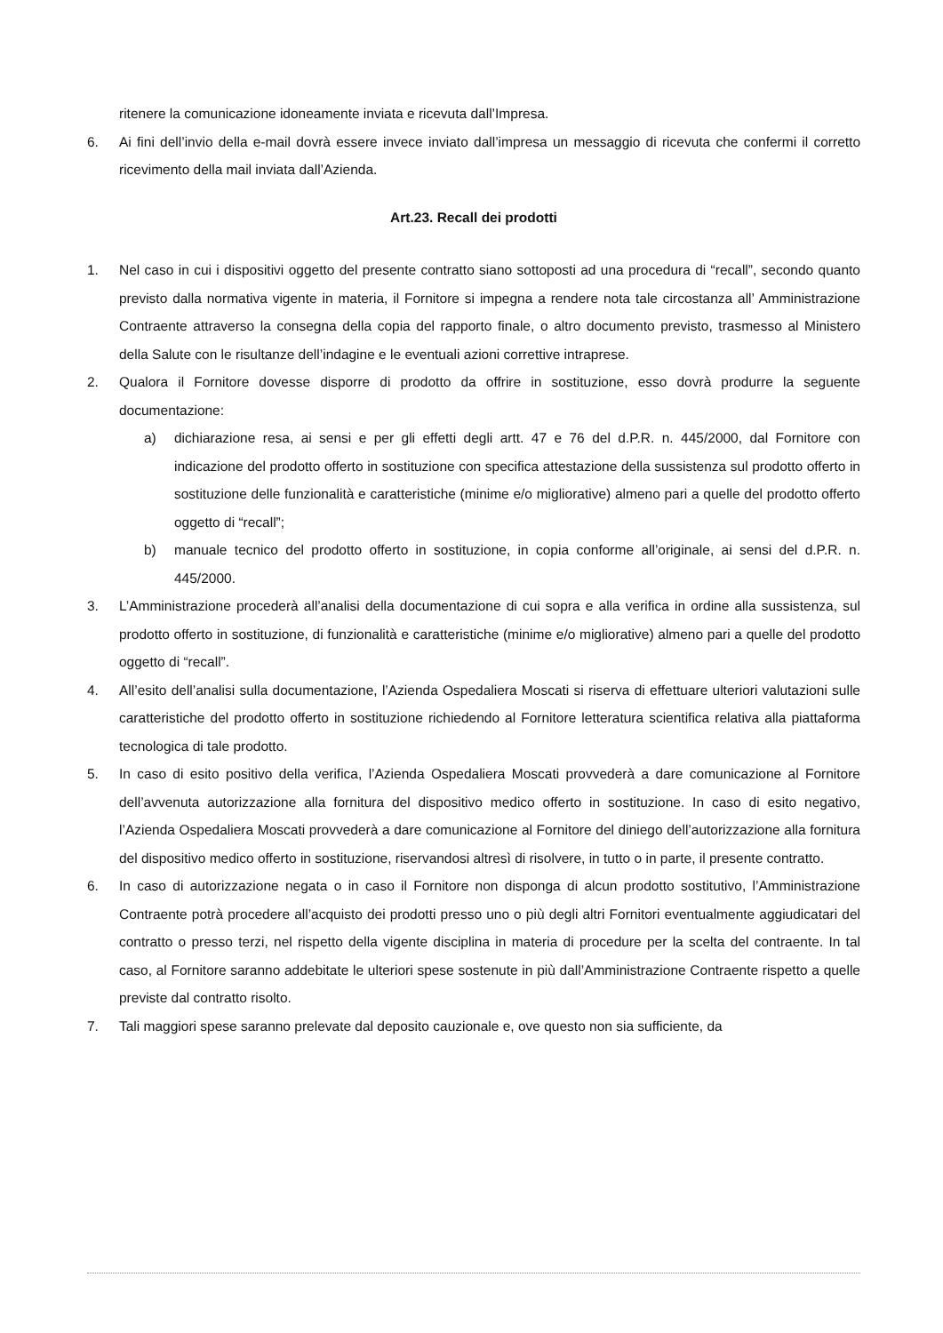ritenere la comunicazione idoneamente inviata e ricevuta dall’Impresa.
6. Ai fini dell’invio della e-mail dovrà essere invece inviato dall’impresa un messaggio di ricevuta che confermi il corretto ricevimento della mail inviata dall’Azienda.
Art.23. Recall dei prodotti
1. Nel caso in cui i dispositivi oggetto del presente contratto siano sottoposti ad una procedura di “recall”, secondo quanto previsto dalla normativa vigente in materia, il Fornitore si impegna a rendere nota tale circostanza all’ Amministrazione Contraente attraverso la consegna della copia del rapporto finale, o altro documento previsto, trasmesso al Ministero della Salute con le risultanze dell’indagine e le eventuali azioni correttive intraprese.
2. Qualora il Fornitore dovesse disporre di prodotto da offrire in sostituzione, esso dovrà produrre la seguente documentazione:
a) dichiarazione resa, ai sensi e per gli effetti degli artt. 47 e 76 del d.P.R. n. 445/2000, dal Fornitore con indicazione del prodotto offerto in sostituzione con specifica attestazione della sussistenza sul prodotto offerto in sostituzione delle funzionalità e caratteristiche (minime e/o migliorative) almeno pari a quelle del prodotto offerto oggetto di “recall”;
b) manuale tecnico del prodotto offerto in sostituzione, in copia conforme all’originale, ai sensi del d.P.R. n. 445/2000.
3. L’Amministrazione procederà all’analisi della documentazione di cui sopra e alla verifica in ordine alla sussistenza, sul prodotto offerto in sostituzione, di funzionalità e caratteristiche (minime e/o migliorative) almeno pari a quelle del prodotto oggetto di “recall”.
4. All’esito dell’analisi sulla documentazione, l’Azienda Ospedaliera Moscati si riserva di effettuare ulteriori valutazioni sulle caratteristiche del prodotto offerto in sostituzione richiedendo al Fornitore letteratura scientifica relativa alla piattaforma tecnologica di tale prodotto.
5. In caso di esito positivo della verifica, l’Azienda Ospedaliera Moscati provvederà a dare comunicazione al Fornitore dell’avvenuta autorizzazione alla fornitura del dispositivo medico offerto in sostituzione. In caso di esito negativo, l’Azienda Ospedaliera Moscati provvederà a dare comunicazione al Fornitore del diniego dell’autorizzazione alla fornitura del dispositivo medico offerto in sostituzione, riservandosi altresì di risolvere, in tutto o in parte, il presente contratto.
6. In caso di autorizzazione negata o in caso il Fornitore non disponga di alcun prodotto sostitutivo, l’Amministrazione Contraente potrà procedere all’acquisto dei prodotti presso uno o più degli altri Fornitori eventualmente aggiudicatari del contratto o presso terzi, nel rispetto della vigente disciplina in materia di procedure per la scelta del contraente. In tal caso, al Fornitore saranno addebitate le ulteriori spese sostenute in più dall’Amministrazione Contraente rispetto a quelle previste dal contratto risolto.
7. Tali maggiori spese saranno prelevate dal deposito cauzionale e, ove questo non sia sufficiente, da